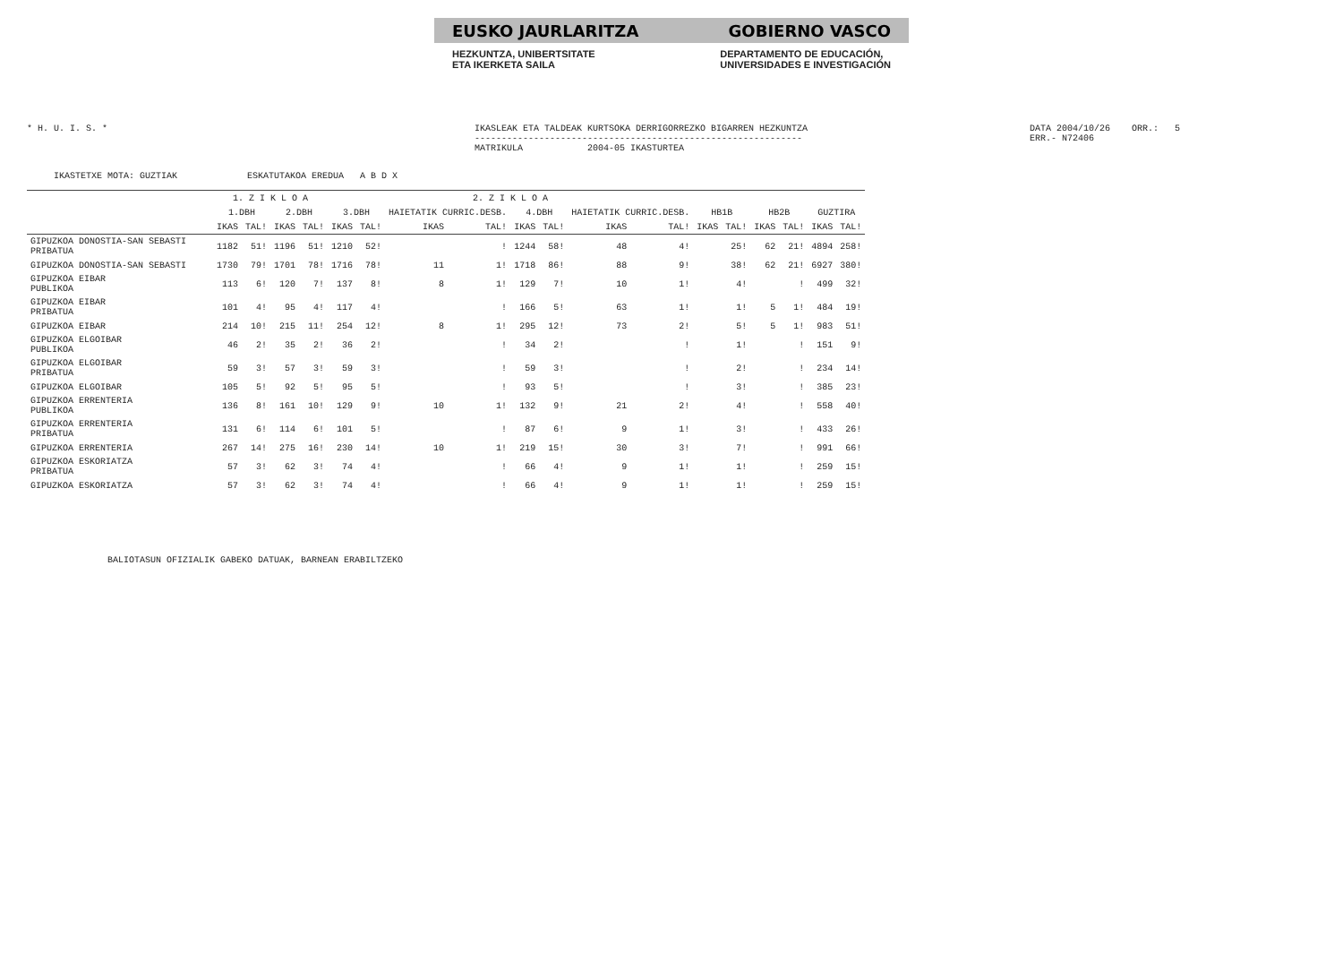EUSKO JAURLARITZA GOBIERNO VASCO
HEZKUNTZA, UNIBERTSITATE
ETA IKERKETA SAILA DEPARTAMENTO DE EDUCACIÓN,
UNIVERSIDADES E INVESTIGACIÓN
* H. U. I. S. * IKASLEAK ETA TALDEAK KURTSOKA DERRIGORREZKO BIGARREN HEZKUNTZA
-------------------------------------------------------------
MATRIKULA 2004-05 IKASTURTEA
DATA 2004/10/26 ORR.: 5
ERR.- N72406
IKASTETXE MOTA: GUZTIAK ESKATUTAKOA EREDUA A B D X
| | 1. Z I K L O A | | | | 2. Z I K L O A | | | | | | | | | | | | | |
| --- | --- | --- | --- | --- | --- | --- | --- | --- | --- | --- | --- | --- | --- | --- | --- | --- | --- | --- |
| | 1.DBH | | 2.DBH | | 3.DBH | | HAIETATIK CURRIC.DESB. | | 4.DBH | | HAIETATIK CURRIC.DESB. | | HB1B | | HB2B | | GUZTIRA | |
| | IKAS | TAL! | IKAS | TAL! | IKAS | TAL! | IKAS | TAL! | IKAS | TAL! | IKAS | TAL! | IKAS | TAL! | IKAS | TAL! | IKAS | TAL! |
| GIPUZKOA DONOSTIA-SAN SEBASTI PRIBATUA | 1182 | 51! | 1196 | 51! | 1210 | 52! | | ! | 1244 | 58! | 48 | 4! | | 25! | 62 | 21! | 4894 | 258! |
| GIPUZKOA DONOSTIA-SAN SEBASTI | 1730 | 79! | 1701 | 78! | 1716 | 78! | 11 | 1! | 1718 | 86! | 88 | 9! | | 38! | 62 | 21! | 6927 | 380! |
| GIPUZKOA EIBAR PUBLIKOA | 113 | 6! | 120 | 7! | 137 | 8! | 8 | 1! | 129 | 7! | 10 | 1! | | 4! | | ! | 499 | 32! |
| GIPUZKOA EIBAR PRIBATUA | 101 | 4! | 95 | 4! | 117 | 4! | | ! | 166 | 5! | 63 | 1! | | 1! | 5 | 1! | 484 | 19! |
| GIPUZKOA EIBAR | 214 | 10! | 215 | 11! | 254 | 12! | 8 | 1! | 295 | 12! | 73 | 2! | | 5! | 5 | 1! | 983 | 51! |
| GIPUZKOA ELGOIBAR PUBLIKOA | 46 | 2! | 35 | 2! | 36 | 2! | | ! | 34 | 2! | | ! | | 1! | | ! | 151 | 9! |
| GIPUZKOA ELGOIBAR PRIBATUA | 59 | 3! | 57 | 3! | 59 | 3! | | ! | 59 | 3! | | ! | | 2! | | ! | 234 | 14! |
| GIPUZKOA ELGOIBAR | 105 | 5! | 92 | 5! | 95 | 5! | | ! | 93 | 5! | | ! | | 3! | | ! | 385 | 23! |
| GIPUZKOA ERRENTERIA PUBLIKOA | 136 | 8! | 161 | 10! | 129 | 9! | 10 | 1! | 132 | 9! | 21 | 2! | | 4! | | ! | 558 | 40! |
| GIPUZKOA ERRENTERIA PRIBATUA | 131 | 6! | 114 | 6! | 101 | 5! | | ! | 87 | 6! | 9 | 1! | | 3! | | ! | 433 | 26! |
| GIPUZKOA ERRENTERIA | 267 | 14! | 275 | 16! | 230 | 14! | 10 | 1! | 219 | 15! | 30 | 3! | | 7! | | ! | 991 | 66! |
| GIPUZKOA ESKORIATZA PRIBATUA | 57 | 3! | 62 | 3! | 74 | 4! | | ! | 66 | 4! | 9 | 1! | | 1! | | ! | 259 | 15! |
| GIPUZKOA ESKORIATZA | 57 | 3! | 62 | 3! | 74 | 4! | | ! | 66 | 4! | 9 | 1! | | 1! | | ! | 259 | 15! |
BALIOTASUN OFIZIALIK GABEKO DATUAK, BARNEAN ERABILTZEKO